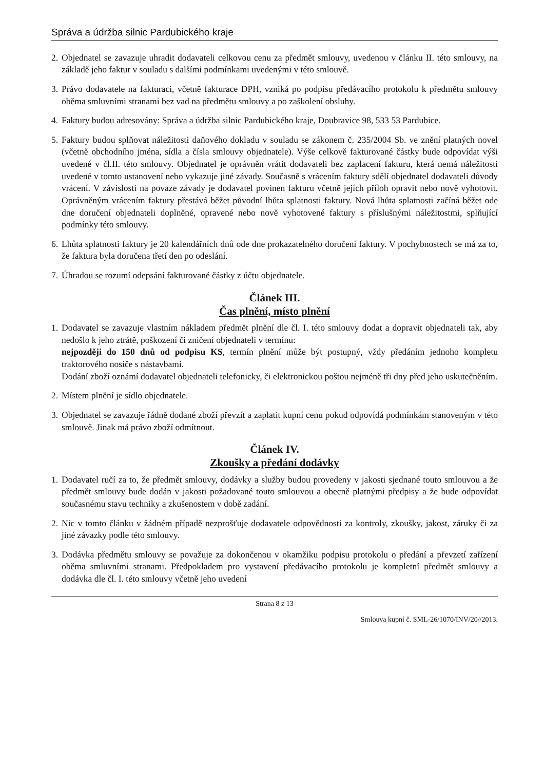Správa a údržba silnic Pardubického kraje
2. Objednatel se zavazuje uhradit dodavateli celkovou cenu za předmět smlouvy, uvedenou v článku II. této smlouvy, na základě jeho faktur v souladu s dalšími podmínkami uvedenými v této smlouvě.
3. Právo dodavatele na fakturaci, včetně fakturace DPH, vzniká po podpisu předávacího protokolu k předmětu smlouvy oběma smluvními stranami bez vad na předmětu smlouvy a po zaškolení obsluhy.
4. Faktury budou adresovány: Správa a údržba silnic Pardubického kraje, Doubravice 98, 533 53 Pardubice.
5. Faktury budou splňovat náležitosti daňového dokladu v souladu se zákonem č. 235/2004 Sb. ve znění platných novel (včetně obchodního jména, sídla a čísla smlouvy objednatele). Výše celkově fakturované částky bude odpovídat výši uvedené v čl.II. této smlouvy. Objednatel je oprávněn vrátit dodavateli bez zaplacení fakturu, která nemá náležitosti uvedené v tomto ustanovení nebo vykazuje jiné závady. Současně s vrácením faktury sdělí objednatel dodavateli důvody vrácení. V závislosti na povaze závady je dodavatel povinen fakturu včetně jejích příloh opravit nebo nově vyhotovit. Oprávněným vrácením faktury přestává běžet původní lhůta splatnosti faktury. Nová lhůta splatnosti začíná běžet ode dne doručení objednateli doplněné, opravené nebo nově vyhotovené faktury s příslušnými náležitostmi, splňující podmínky této smlouvy.
6. Lhůta splatnosti faktury je 20 kalendářních dnů ode dne prokazatelného doručení faktury. V pochybnostech se má za to, že faktura byla doručena třetí den po odeslání.
7. Úhradou se rozumí odepsání fakturované částky z účtu objednatele.
Článek III.
Čas plnění, místo plnění
1. Dodavatel se zavazuje vlastním nákladem předmět plnění dle čl. I. této smlouvy dodat a dopravit objednateli tak, aby nedošlo k jeho ztrátě, poškození či zničení objednateli v termínu:
nejpozději do 150 dnů od podpisu KS, termín plnění může být postupný, vždy předáním jednoho kompletu traktorového nosiče s nástavbami.
Dodání zboží oznámí dodavatel objednateli telefonicky, či elektronickou poštou nejméně tři dny před jeho uskutečněním.
2. Místem plnění je sídlo objednatele.
3. Objednatel se zavazuje řádně dodané zboží převzít a zaplatit kupní cenu pokud odpovídá podmínkám stanoveným v této smlouvě. Jinak má právo zboží odmítnout.
Článek IV.
Zkoušky a předání dodávky
1. Dodavatel ručí za to, že předmět smlouvy, dodávky a služby budou provedeny v jakosti sjednané touto smlouvou a že předmět smlouvy bude dodán v jakosti požadované touto smlouvou a obecně platnými předpisy a že bude odpovídat současnému stavu techniky a zkušenostem v době zadání.
2. Nic v tomto článku v žádném případě nezprošťuje dodavatele odpovědnosti za kontroly, zkoušky, jakost, záruky či za jiné závazky podle této smlouvy.
3. Dodávka předmětu smlouvy se považuje za dokončenou v okamžiku podpisu protokolu o předání a převzetí zařízení oběma smluvními stranami. Předpokladem pro vystavení předávacího protokolu je kompletní předmět smlouvy a dodávka dle čl. I. této smlouvy včetně jeho uvedení
Strana 8 z 13
Smlouva kupní č. SML-26/1070/INV/20//2013.